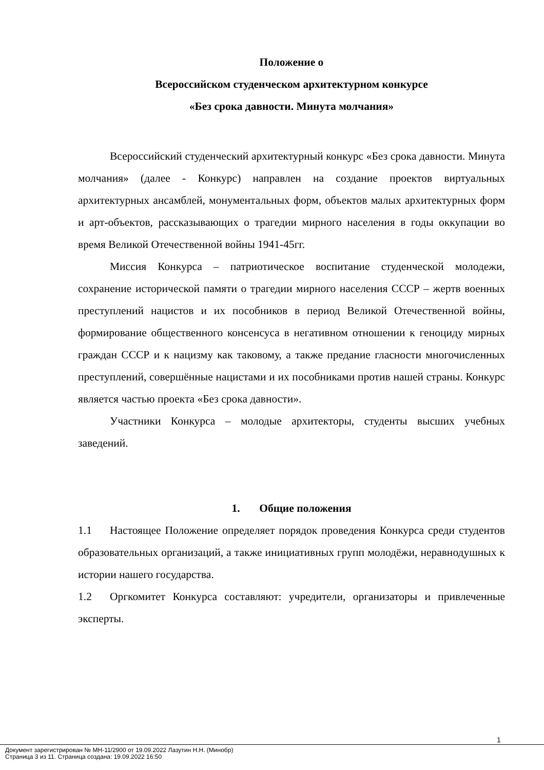Положение о
Всероссийском студенческом архитектурном конкурсе
«Без срока давности. Минута молчания»
Всероссийский студенческий архитектурный конкурс «Без срока давности. Минута молчания» (далее - Конкурс) направлен на создание проектов виртуальных архитектурных ансамблей, монументальных форм, объектов малых архитектурных форм и арт-объектов, рассказывающих о трагедии мирного населения в годы оккупации во время Великой Отечественной войны 1941-45гг.
Миссия Конкурса – патриотическое воспитание студенческой молодежи, сохранение исторической памяти о трагедии мирного населения СССР – жертв военных преступлений нацистов и их пособников в период Великой Отечественной войны, формирование общественного консенсуса в негативном отношении к геноциду мирных граждан СССР и к нацизму как таковому, а также предание гласности многочисленных преступлений, совершённые нацистами и их пособниками против нашей страны. Конкурс является частью проекта «Без срока давности».
Участники Конкурса – молодые архитекторы, студенты высших учебных заведений.
1. Общие положения
1.1 Настоящее Положение определяет порядок проведения Конкурса среди студентов образовательных организаций, а также инициативных групп молодёжи, неравнодушных к истории нашего государства.
1.2 Оргкомитет Конкурса составляют: учредители, организаторы и привлеченные эксперты.
1
Документ зарегистрирован № МН-11/2900 от 19.09.2022 Лазутин Н.Н. (Минобр)
Страница 3 из 11. Страница создана: 19.09.2022 16:50